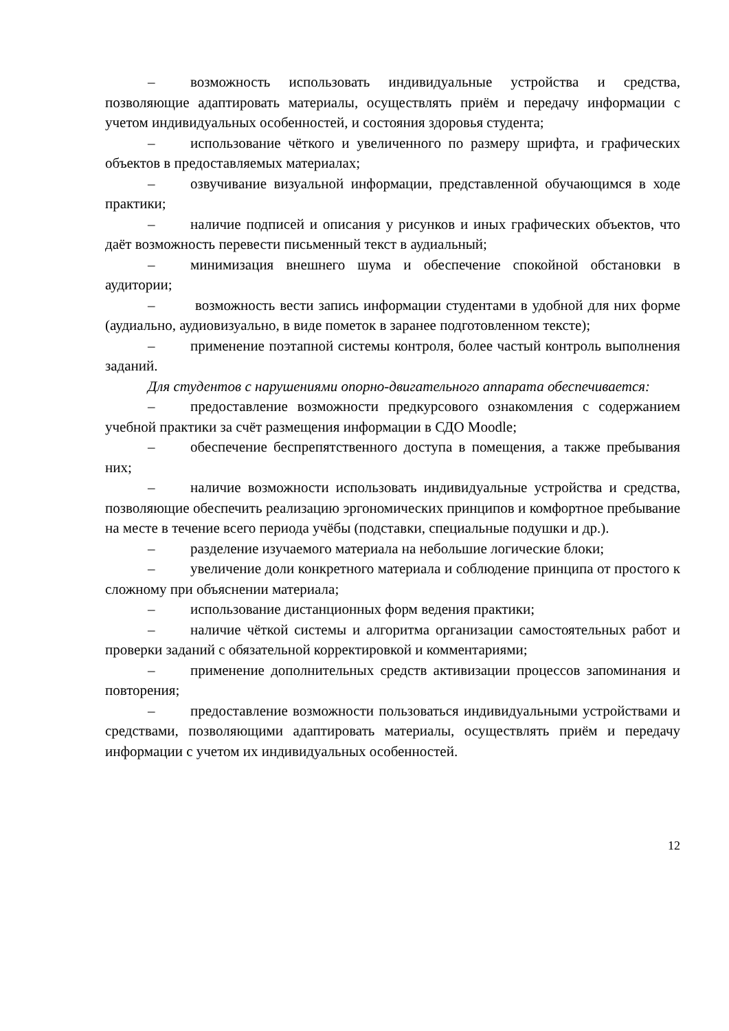– возможность использовать индивидуальные устройства и средства, позволяющие адаптировать материалы, осуществлять приём и передачу информации с учетом индивидуальных особенностей, и состояния здоровья студента;
– использование чёткого и увеличенного по размеру шрифта, и графических объектов в предоставляемых материалах;
– озвучивание визуальной информации, представленной обучающимся в ходе практики;
– наличие подписей и описания у рисунков и иных графических объектов, что даёт возможность перевести письменный текст в аудиальный;
– минимизация внешнего шума и обеспечение спокойной обстановки в аудитории;
– возможность вести запись информации студентами в удобной для них форме (аудиально, аудиовизуально, в виде пометок в заранее подготовленном тексте);
– применение поэтапной системы контроля, более частый контроль выполнения заданий.
Для студентов с нарушениями опорно-двигательного аппарата обеспечивается:
– предоставление возможности предкурсового ознакомления с содержанием учебной практики за счёт размещения информации в СДО Moodle;
– обеспечение беспрепятственного доступа в помещения, а также пребывания них;
– наличие возможности использовать индивидуальные устройства и средства, позволяющие обеспечить реализацию эргономических принципов и комфортное пребывание на месте в течение всего периода учёбы (подставки, специальные подушки и др.).
– разделение изучаемого материала на небольшие логические блоки;
– увеличение доли конкретного материала и соблюдение принципа от простого к сложному при объяснении материала;
– использование дистанционных форм ведения практики;
– наличие чёткой системы и алгоритма организации самостоятельных работ и проверки заданий с обязательной корректировкой и комментариями;
– применение дополнительных средств активизации процессов запоминания и повторения;
– предоставление возможности пользоваться индивидуальными устройствами и средствами, позволяющими адаптировать материалы, осуществлять приём и передачу информации с учетом их индивидуальных особенностей.
12